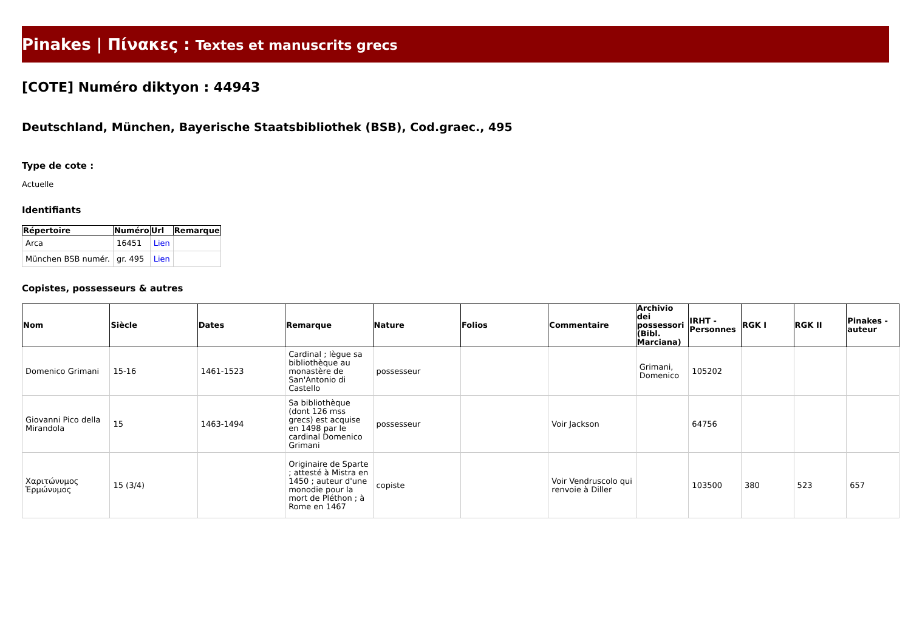Pinakes | Πίνακες : Textes et manuscrits grecs
[COTE] Numéro diktyon : 44943
Deutschland, München, Bayerische Staatsbibliothek (BSB), Cod.graec., 495
Type de cote :
Actuelle
Identifiants
| Répertoire | Numéro | Url | Remarque |
| --- | --- | --- | --- |
| Arca | 16451 | Lien | |
| München BSB numér. | gr. 495 | Lien | |
Copistes, possesseurs & autres
| Nom | Siècle | Dates | Remarque | Nature | Folios | Commentaire | Archivio dei possessori (Bibl. Marciana) | IRHT - Personnes | RGK I | RGK II | Pinakes - auteur |
| --- | --- | --- | --- | --- | --- | --- | --- | --- | --- | --- | --- |
| Domenico Grimani | 15-16 | 1461-1523 | Cardinal ; lègue sa bibliothèque au monastère de San'Antonio di Castello | possesseur | | | Grimani, Domenico | 105202 | | | |
| Giovanni Pico della Mirandola | 15 | 1463-1494 | Sa bibliothèque (dont 126 mss grecs) est acquise en 1498 par le cardinal Domenico Grimani | possesseur | | Voir Jackson | | 64756 | | | |
| Χαριτώνυμος Ἑρμώνυμος | 15 (3/4) | | Originaire de Sparte ; attesté à Mistra en 1450 ; auteur d'une monodie pour la mort de Pléthon ; à Rome en 1467 | copiste | | Voir Vendruscolo qui renvoie à Diller | | 103500 | 380 | 523 | 657 |